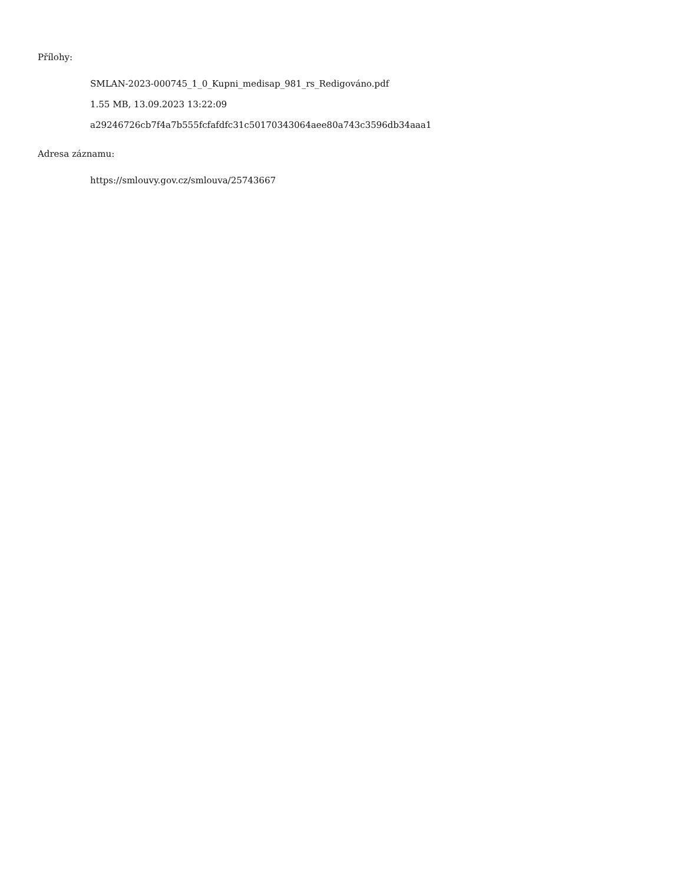Přílohy:
SMLAN-2023-000745_1_0_Kupni_medisap_981_rs_Redigováno.pdf
1.55 MB, 13.09.2023 13:22:09
a29246726cb7f4a7b555fcfafdfc31c50170343064aee80a743c3596db34aaa1
Adresa záznamu:
https://smlouvy.gov.cz/smlouva/25743667